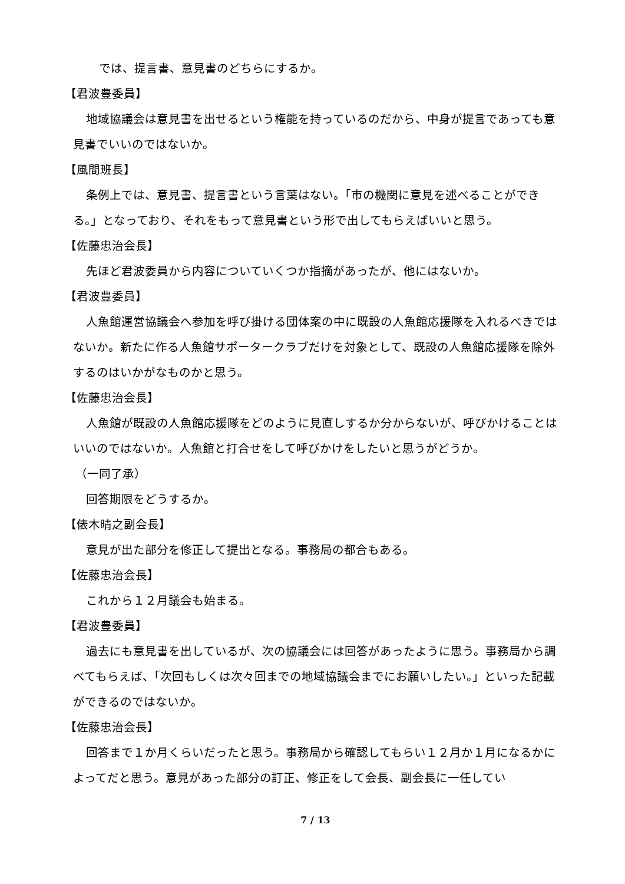では、提言書、意見書のどちらにするか。
【君波豊委員】
地域協議会は意見書を出せるという権能を持っているのだから、中身が提言であっても意見書でいいのではないか。
【風間班長】
条例上では、意見書、提言書という言葉はない。「市の機関に意見を述べることができる。」となっており、それをもって意見書という形で出してもらえばいいと思う。
【佐藤忠治会長】
先ほど君波委員から内容についていくつか指摘があったが、他にはないか。
【君波豊委員】
人魚館運営協議会へ参加を呼び掛ける団体案の中に既設の人魚館応援隊を入れるべきではないか。新たに作る人魚館サポータークラブだけを対象として、既設の人魚館応援隊を除外するのはいかがなものかと思う。
【佐藤忠治会長】
人魚館が既設の人魚館応援隊をどのように見直しするか分からないが、呼びかけることはいいのではないか。人魚館と打合せをして呼びかけをしたいと思うがどうか。
（一同了承）
回答期限をどうするか。
【俵木晴之副会長】
意見が出た部分を修正して提出となる。事務局の都合もある。
【佐藤忠治会長】
これから１２月議会も始まる。
【君波豊委員】
過去にも意見書を出しているが、次の協議会には回答があったように思う。事務局から調べてもらえば、「次回もしくは次々回までの地域協議会までにお願いしたい。」といった記載ができるのではないか。
【佐藤忠治会長】
回答まで１か月くらいだったと思う。事務局から確認してもらい１２月か１月になるかによってだと思う。意見があった部分の訂正、修正をして会長、副会長に一任してい
7 / 13